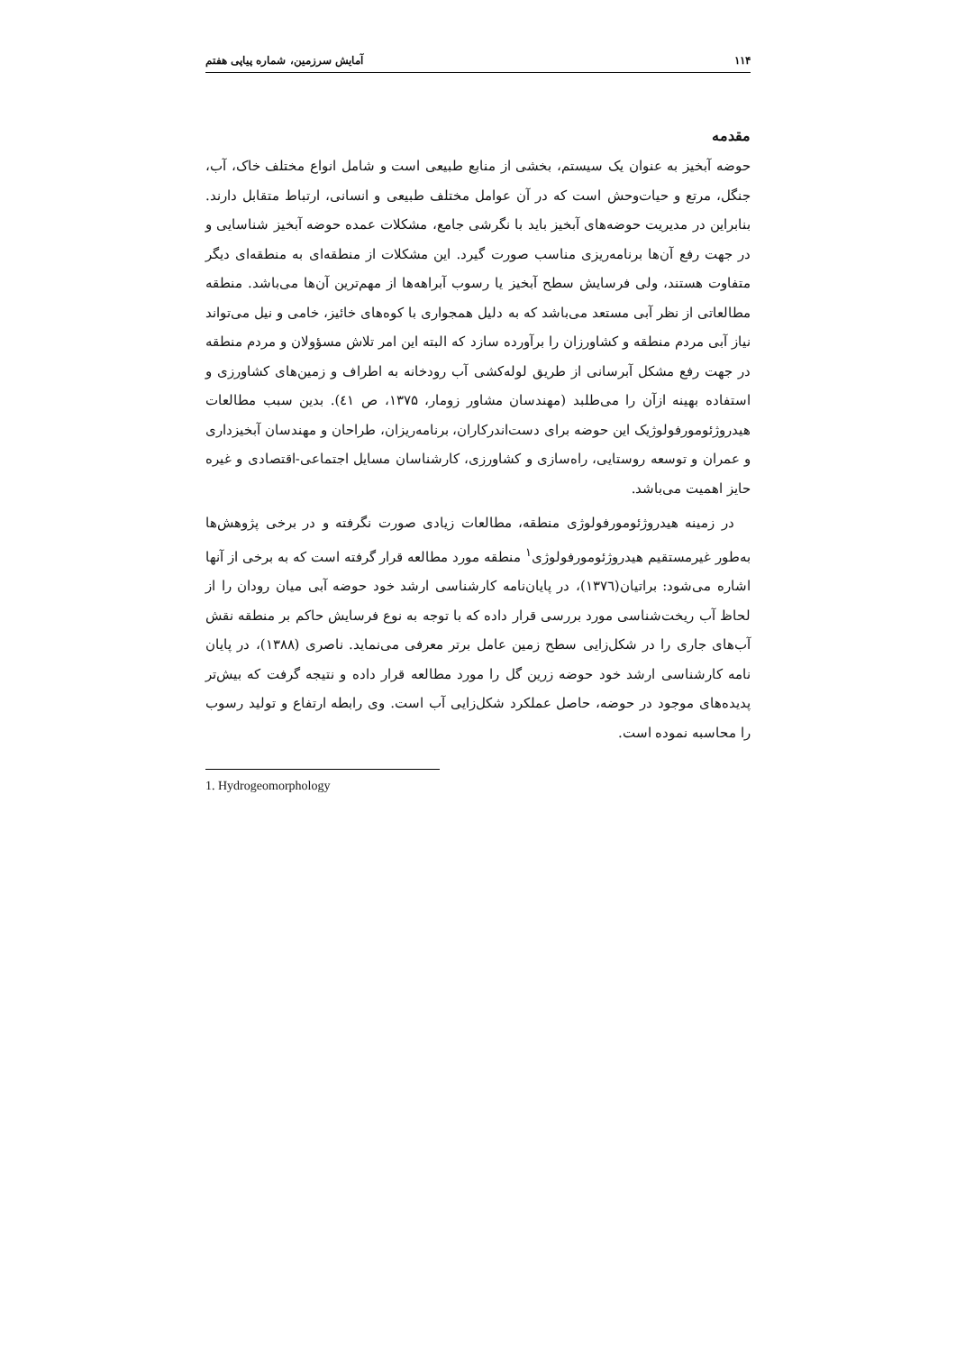۱۱۴ آمایش سرزمین، شماره پیاپی هفتم
مقدمه
حوضه آبخیز به عنوان یک سیستم، بخشی از منابع طبیعی است و شامل انواع مختلف خاک، آب، جنگل، مرتع و حیات‌وحش است که در آن عوامل مختلف طبیعی و انسانی، ارتباط متقابل دارند. بنابراین در مدیریت حوضه‌های آبخیز باید با نگرشی جامع، مشکلات عمده حوضه آبخیز شناسایی و در جهت رفع آن‌ها برنامه‌ریزی مناسب صورت گیرد. این مشکلات از منطقه‌ای به منطقه‌ای دیگر متفاوت هستند، ولی فرسایش سطح آبخیز یا رسوب آبراهه‌ها از مهم‌ترین آن‌ها می‌باشد. منطقه مطالعاتی از نظر آبی مستعد می‌باشد که به دلیل همجواری با کوه‌های خائیز، خامی و نیل می‌تواند نیاز آبی مردم منطقه و کشاورزان را برآورده سازد که البته این امر تلاش مسؤولان و مردم منطقه در جهت رفع مشکل آبرسانی از طریق لوله‌کشی آب رودخانه به اطراف و زمین‌های کشاورزی و استفاده بهینه ازآن را می‌طلبد (مهندسان مشاور زومار، ۱۳۷۵، ص ٤١). بدین سبب مطالعات هیدروژئومورفولوژیک این حوضه برای دست‌اندرکاران، برنامه‌ریزان، طراحان و مهندسان آبخیزداری و عمران و توسعه روستایی، راه‌سازی و کشاورزی، کارشناسان مسایل اجتماعی-اقتصادی و غیره حایز اهمیت می‌باشد.
در زمینه هیدروژئومورفولوژی منطقه، مطالعات زیادی صورت نگرفته و در برخی پژوهش‌ها به‌طور غیرمستقیم هیدروژئومورفولوژی<sup>۱</sup> منطقه مورد مطالعه قرار گرفته است که به برخی از آنها اشاره می‌شود: براتیان(۱۳۷٦)، در پایان‌نامه کارشناسی ارشد خود حوضه آبی میان رودان را از لحاظ آب ریخت‌شناسی مورد بررسی قرار داده که با توجه به نوع فرسایش حاکم بر منطقه نقش آب‌های جاری را در شکل‌زایی سطح زمین عامل برتر معرفی می‌نماید. ناصری (۱۳۸۸)، در پایان نامه کارشناسی ارشد خود حوضه زرین گل را مورد مطالعه قرار داده و نتیجه گرفت که بیش‌تر پدیده‌های موجود در حوضه، حاصل عملکرد شکل‌زایی آب است. وی رابطه ارتفاع و تولید رسوب را محاسبه نموده است.
1. Hydrogeomorphology